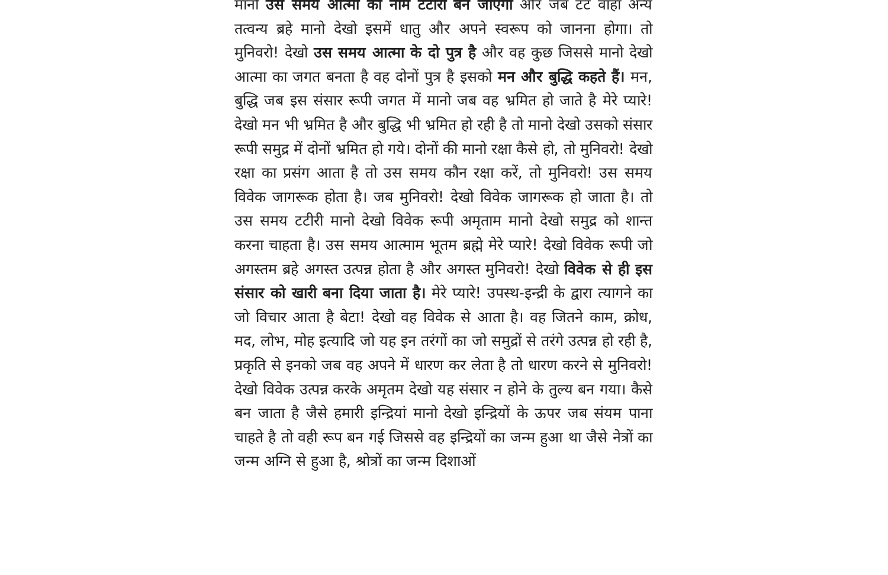मानो उस समय आत्मा का नाम टटीरी बन जाएगा और जब टट वाहा अन्य तत्वन्य ब्रहे मानो देखो इसमें धातु और अपने स्वरूप को जानना होगा। तो मुनिवरो! देखो उस समय आत्मा के दो पुत्र है और वह कुछ जिससे मानो देखो आत्मा का जगत बनता है वह दोनों पुत्र है इसको मन और बुद्धि कहते हैं। मन, बुद्धि जब इस संसार रूपी जगत में मानो जब वह भ्रमित हो जाते है मेरे प्यारे! देखो मन भी भ्रमित है और बुद्धि भी भ्रमित हो रही है तो मानो देखो उसको संसार रूपी समुद्र में दोनों भ्रमित हो गये। दोनों की मानो रक्षा कैसे हो, तो मुनिवरो! देखो रक्षा का प्रसंग आता है तो उस समय कौन रक्षा करें, तो मुनिवरो! उस समय विवेक जागरूक होता है। जब मुनिवरो! देखो विवेक जागरूक हो जाता है। तो उस समय टटीरी मानो देखो विवेक रूपी अमृताम मानो देखो समुद्र को शान्त करना चाहता है। उस समय आत्माम भूतम ब्रह्मे मेरे प्यारे! देखो विवेक रूपी जो अगस्तम ब्रहे अगस्त उत्पन्न होता है और अगस्त मुनिवरो! देखो विवेक से ही इस संसार को खारी बना दिया जाता है। मेरे प्यारे! उपस्थ-इन्द्री के द्वारा त्यागने का जो विचार आता है बेटा! देखो वह विवेक से आता है। वह जितने काम, क्रोध, मद, लोभ, मोह इत्यादि जो यह इन तरंगों का जो समुद्रों से तरंगे उत्पन्न हो रही है, प्रकृति से इनको जब वह अपने में धारण कर लेता है तो धारण करने से मुनिवरो! देखो विवेक उत्पन्न करके अमृतम देखो यह संसार न होने के तुल्य बन गया। कैसे बन जाता है जैसे हमारी इन्द्रियां मानो देखो इन्द्रियों के ऊपर जब संयम पाना चाहते है तो वही रूप बन गई जिससे वह इन्द्रियों का जन्म हुआ था जैसे नेत्रों का जन्म अग्नि से हुआ है, श्रोत्रों का जन्म दिशाओं